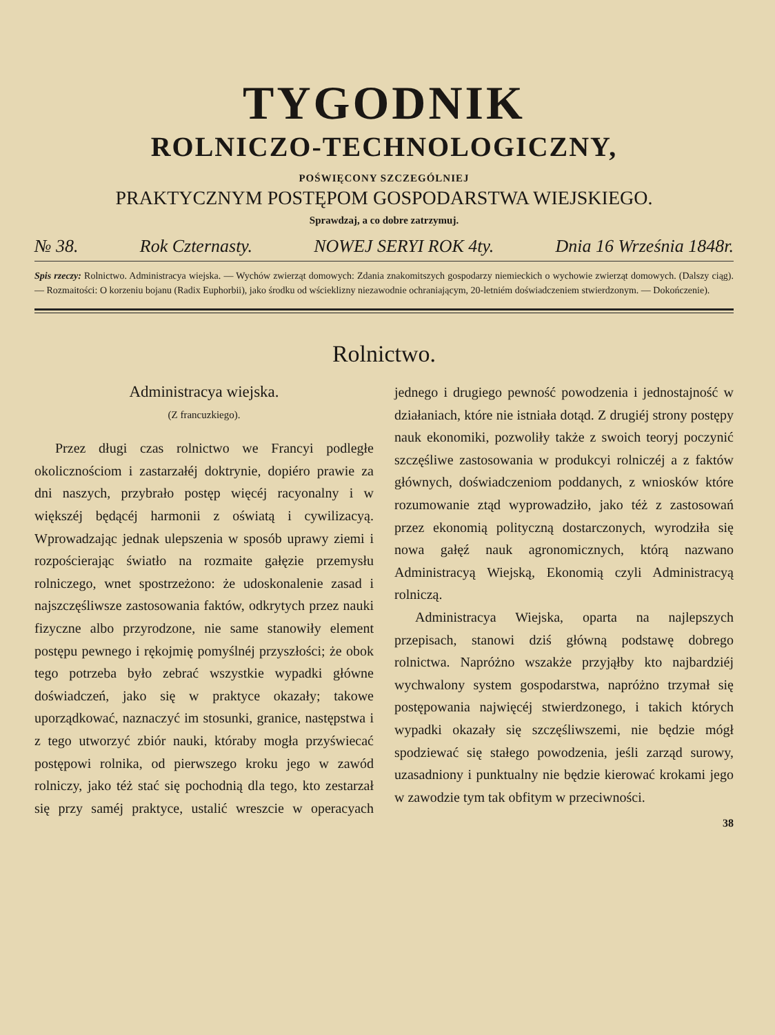TYGODNIK
ROLNICZO-TECHNOLOGICZNY,
POŚWIĘCONY SZCZEGÓLNIEJ
PRAKTYCZNYM POSTĘPOM GOSPODARSTWA WIEJSKIEGO.
Sprawdzaj, a co dobre zatrzymuj.
№ 38. Rok Czternasty. NOWEJ SERYI ROK 4ty. Dnia 16 Września 1848r.
Spis rzeczy: Rolnictwo. Administracya wiejska. — Wychów zwierząt domowych: Zdania znakomitszych gospodarzy niemieckich o wychowie zwierząt domowych. (Dalszy ciąg). — Rozmaitości: O korzeniu bojanu (Radix Euphorbii), jako środku od wścieklizny niezawodnie ochraniającym, 20-letniém doświadczeniem stwierdzonym. — Dokończenie).
Rolnictwo.
Administracya wiejska.
(Z francuzkiego).
Przez długi czas rolnictwo we Francyi podległe okolicznościom i zastarzałéj doktrynie, dopiéro prawie za dni naszych, przybrało postęp więcéj racyonalny i w większéj będącéj harmonii z oświatą i cywilizacyą. Wprowadzając jednak ulepszenia w sposób uprawy ziemi i rozpościerając światło na rozmaite gałęzie przemysłu rolniczego, wnet spostrzeżono: że udoskonalenie zasad i najszczęśliwsze zastosowania faktów, odkrytych przez nauki fizyczne albo przyrodzone, nie same stanowiły element postępu pewnego i rękojmię pomyślnéj przyszłości; że obok tego potrzeba było zebrać wszystkie wypadki główne doświadczeń, jako się w praktyce okazały; takowe uporządkować, naznaczyć im stosunki, granice, następstwa i z tego utworzyć zbiór nauki, któraby mogła przyświecać postępowi rolnika, od pierwszego kroku jego w zawód rolniczy, jako téż stać się pochodnią dla tego, kto zestarzał się przy saméj praktyce, ustalić wreszcie w operacyach jednego i drugiego pewność powodzenia i jednostajność w działaniach, które nie istniała dotąd. Z drugiéj strony postępy nauk ekonomiki, pozwoliły także z swoich teoryj poczynić szczęśliwe zastosowania w produkcyi rolniczéj a z faktów głównych, doświadczeniom poddanych, z wniosków które rozumowanie ztąd wyprowadziło, jako téż z zastosowań przez ekonomią polityczną dostarczonych, wyrodziła się nowa gałęź nauk agronomicznych, którą nazwano Administracyą Wiejską, Ekonomią czyli Administracyą rolniczą.
Administracya Wiejska, oparta na najlepszych przepisach, stanowi dziś główną podstawę dobrego rolnictwa. Napróżno wszakże przyjąłby kto najbardziéj wychwalony system gospodarstwa, napróżno trzymał się postępowania najwięcéj stwierdzonego, i takich których wypadki okazały się szczęśliwszemi, nie będzie mógł spodziewać się stałego powodzenia, jeśli zarząd surowy, uzasadniony i punktualny nie będzie kierować krokami jego w zawodzie tym tak obfitym w przeciwności.
38